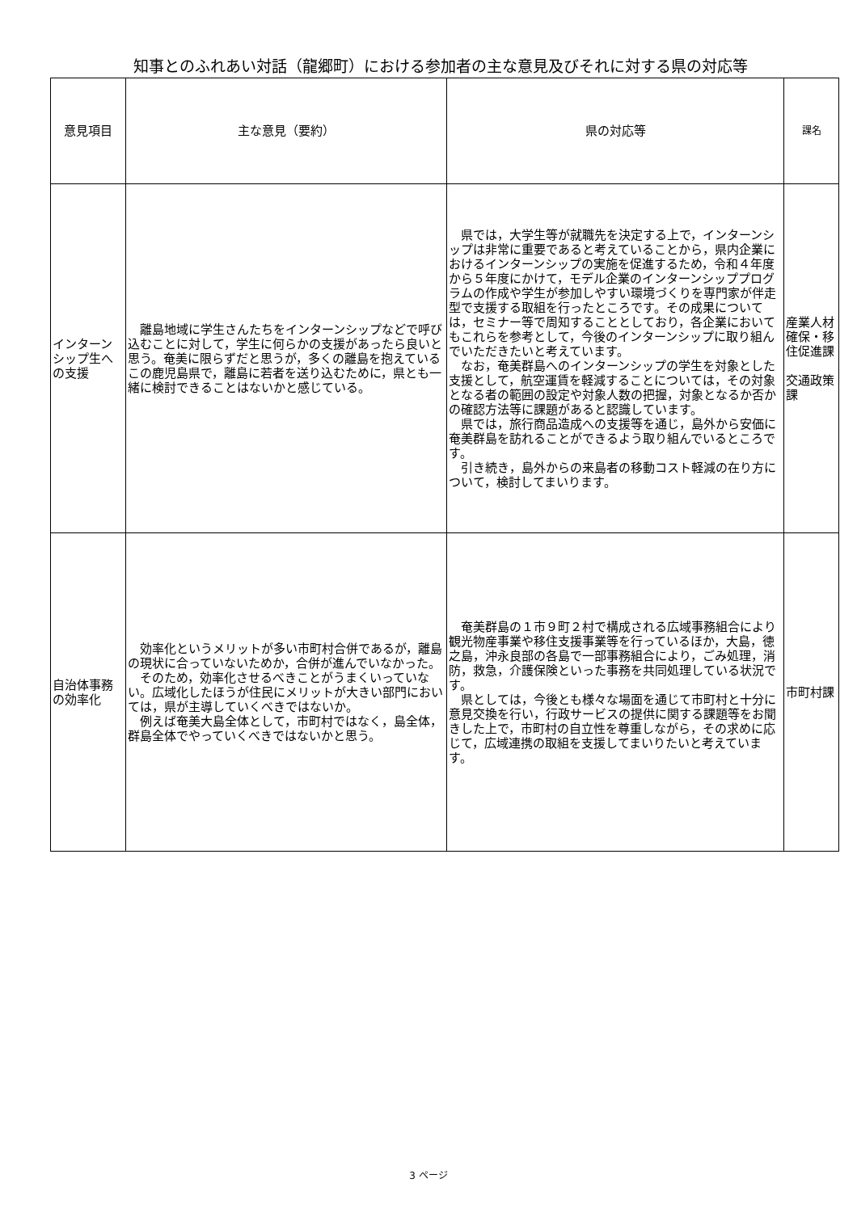知事とのふれあい対話（龍郷町）における参加者の主な意見及びそれに対する県の対応等
| 意見項目 | 主な意見（要約） | 県の対応等 | 課名 |
| --- | --- | --- | --- |
| インターンシップ生への支援 | 離島地域に学生さんたちをインターンシップなどで呼び込むことに対して，学生に何らかの支援があったら良いと思う。奄美に限らずだと思うが，多くの離島を抱えているこの鹿児島県で，離島に若者を送り込むために，県とも一緒に検討できることはないかと感じている。 | 県では，大学生等が就職先を決定する上で，インターンシップは非常に重要であると考えていることから，県内企業におけるインターンシップの実施を促進するため，令和４年度から５年度にかけて，モデル企業のインターンシッププログラムの作成や学生が参加しやすい環境づくりを専門家が伴走型で支援する取組を行ったところです。その成果については，セミナー等で周知することとしており，各企業においてもこれらを参考として，今後のインターンシップに取り組んでいただきたいと考えています。 なお，奄美群島へのインターンシップの学生を対象とした支援として，航空運賃を軽減することについては，その対象となる者の範囲の設定や対象人数の把握，対象となるか否かの確認方法等に課題があると認識しています。 県では，旅行商品造成への支援等を通じ，島外から安価に奄美群島を訪れることができるよう取り組んでいるところです。 引き続き，島外からの来島者の移動コスト軽減の在り方について，検討してまいります。 | 産業人材確保・移住促進課 交通政策課 |
| 自治体事務の効率化 | 効率化というメリットが多い市町村合併であるが，離島の現状に合っていないためか，合併が進んでいなかった。 そのため，効率化させるべきことがうまくいっていない。広域化したほうが住民にメリットが大きい部門においては，県が主導していくべきではないか。 例えば奄美大島全体として，市町村ではなく，島全体，群島全体でやっていくべきではないかと思う。 | 奄美群島の１市９町２村で構成される広域事務組合により観光物産事業や移住支援事業等を行っているほか，大島，徳之島，沖永良部の各島で一部事務組合により，ごみ処理，消防，救急，介護保険といった事務を共同処理している状況です。 県としては，今後とも様々な場面を通じて市町村と十分に意見交換を行い，行政サービスの提供に関する課題等をお聞きした上で，市町村の自立性を尊重しながら，その求めに応じて，広域連携の取組を支援してまいりたいと考えています。 | 市町村課 |
3 ページ